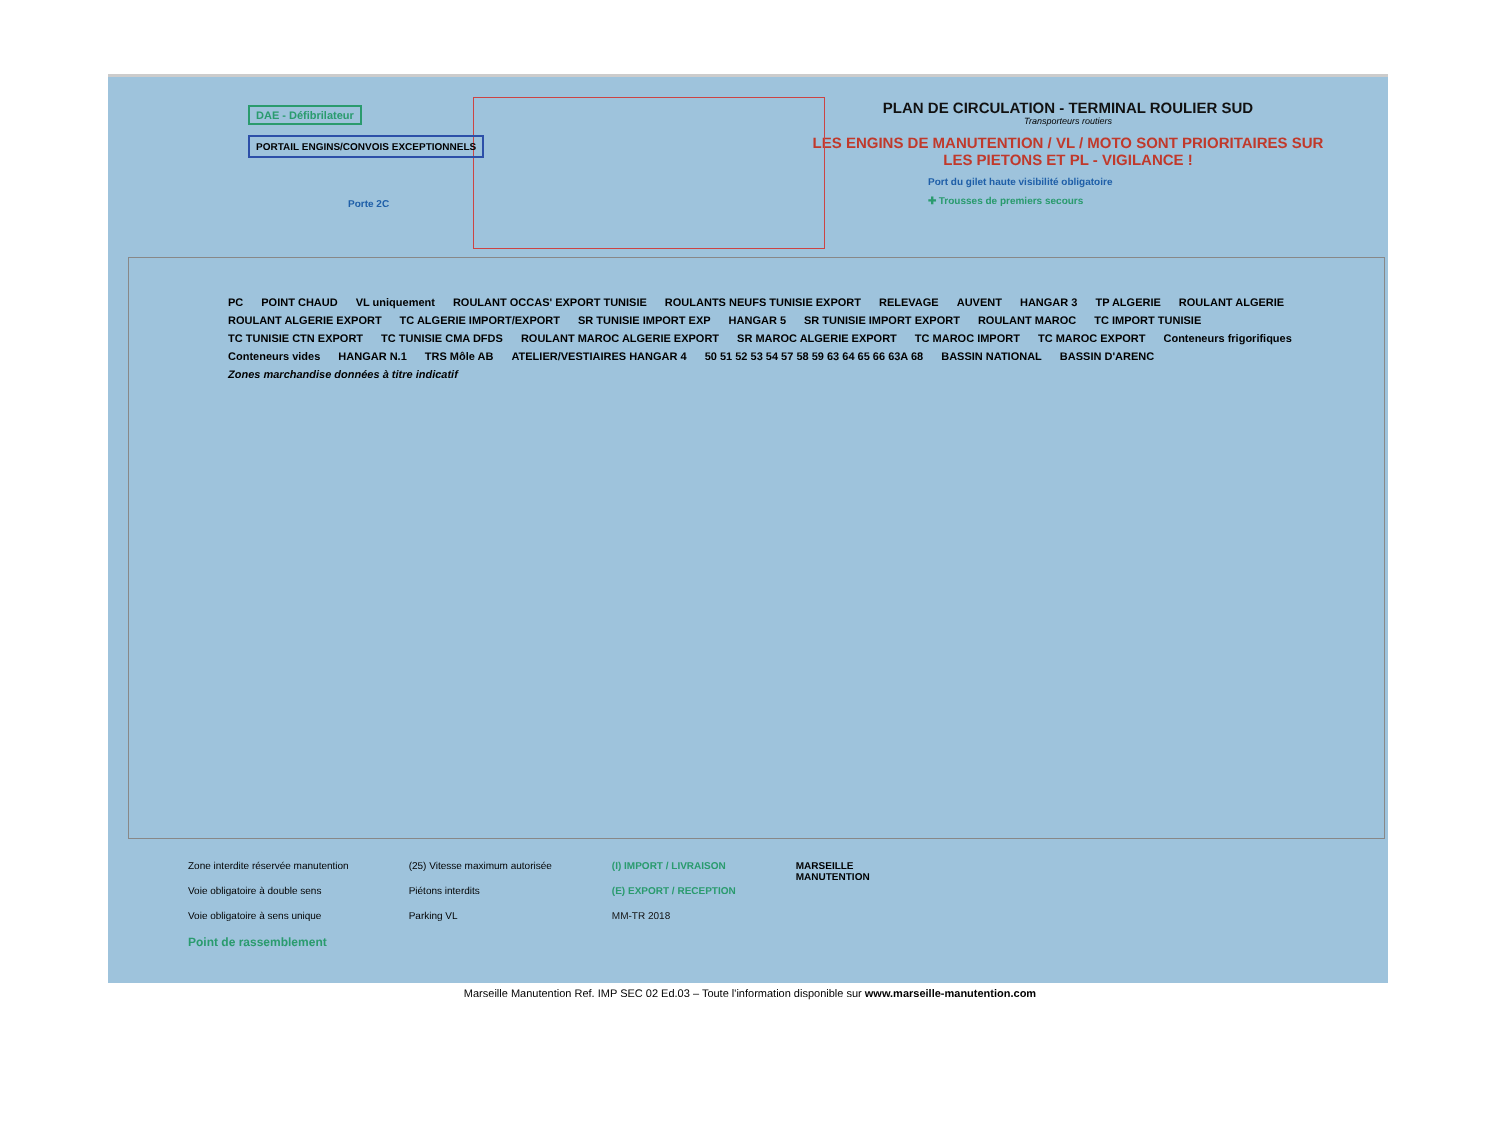DAE - Défibrilateur
PORTAIL ENGINS/CONVOIS EXCEPTIONNELS
Porte 2C
PLAN DE CIRCULATION - TERMINAL ROULIER SUD
Transporteurs routiers
LES ENGINS DE MANUTENTION / VL / MOTO SONT PRIORITAIRES SUR LES PIETONS ET PL - VIGILANCE !
Port du gilet haute visibilité obligatoire
✚ Trousses de premiers secours
PC POINT CHAUD VL uniquement ROULANT OCCAS' EXPORT TUNISIE ROULANTS NEUFS TUNISIE EXPORT RELEVAGE AUVENT HANGAR 3 TP ALGERIE ROULANT ALGERIE ROULANT ALGERIE EXPORT TC ALGERIE IMPORT/EXPORT SR TUNISIE IMPORT EXP HANGAR 5 SR TUNISIE IMPORT EXPORT ROULANT MAROC TC IMPORT TUNISIE TC TUNISIE CTN EXPORT TC TUNISIE CMA DFDS ROULANT MAROC ALGERIE EXPORT SR MAROC ALGERIE EXPORT TC MAROC IMPORT TC MAROC EXPORT Conteneurs frigorifiques Conteneurs vides HANGAR N.1 TRS Môle AB ATELIER/VESTIAIRES HANGAR 4 50 51 52 53 54 57 58 59 63 64 65 66 63A 68 BASSIN NATIONAL BASSIN D'ARENC Zones marchandise données à titre indicatif
Zone interdite réservée manutention
Voie obligatoire à double sens
Voie obligatoire à sens unique
Point de rassemblement
(25) Vitesse maximum autorisée
Piétons interdits
Parking VL
(I) IMPORT / LIVRAISON
(E) EXPORT / RECEPTION
MM-TR 2018
MARSEILLE
MANUTENTION
Marseille Manutention Ref. IMP SEC 02 Ed.03 – Toute l'information disponible sur www.marseille-manutention.com